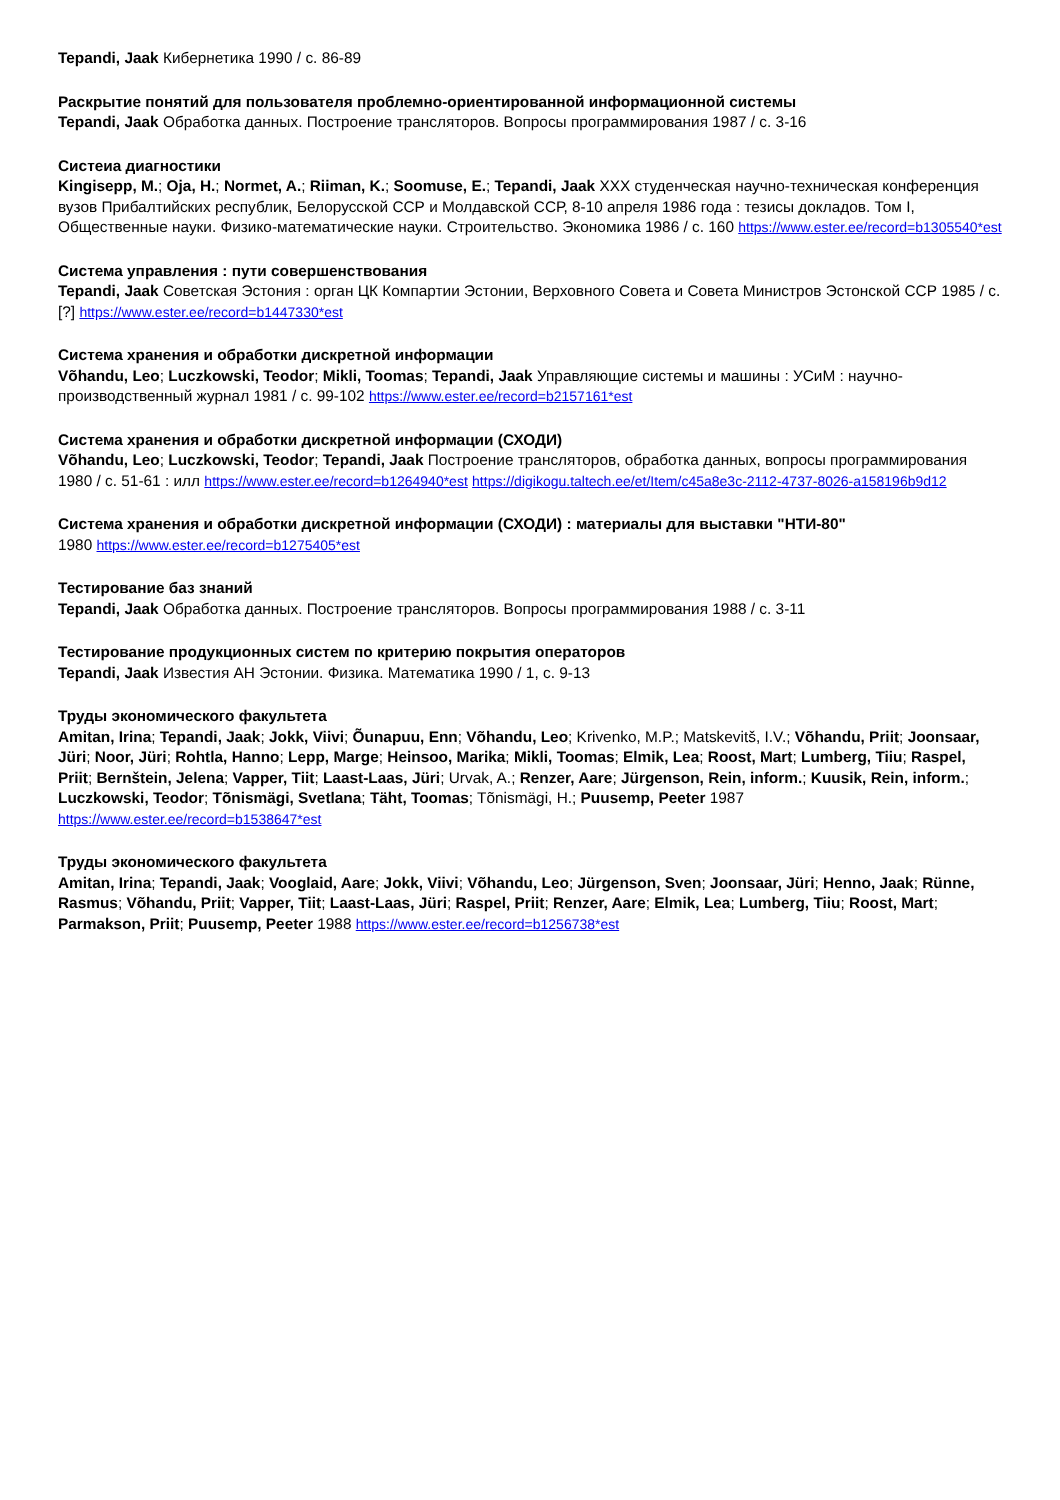Tepandi, Jaak Кибернетика 1990 / с. 86-89
Раскрытие понятий для пользователя проблемно-ориентированной информационной системы
Tepandi, Jaak Обработка данных. Построение трансляторов. Вопросы программирования 1987 / с. 3-16
Систеиа диагностики
Kingisepp, M.; Oja, H.; Normet, A.; Riiman, K.; Soomuse, E.; Tepandi, Jaak XXX студенческая научно-техническая конференция вузов Прибалтийских республик, Белорусской ССР и Молдавской ССР, 8-10 апреля 1986 года : тезисы докладов. Том I, Общественные науки. Физико-математические науки. Строительство. Экономика 1986 / с. 160 https://www.ester.ee/record=b1305540*est
Система управления : пути совершенствования
Tepandi, Jaak Советская Эстония : орган ЦК Компартии Эстонии, Верховного Совета и Совета Министров Эстонской ССР 1985 / с. [?] https://www.ester.ee/record=b1447330*est
Система хранения и обработки дискретной информации
Võhandu, Leo; Luczkowski, Teodor; Mikli, Toomas; Tepandi, Jaak Управляющие системы и машины : УСиМ : научно-производственный журнал 1981 / с. 99-102 https://www.ester.ee/record=b2157161*est
Система хранения и обработки дискретной информации (СХОДИ)
Võhandu, Leo; Luczkowski, Teodor; Tepandi, Jaak Построение трансляторов, обработка данных, вопросы программирования 1980 / с. 51-61 : илл https://www.ester.ee/record=b1264940*est https://digikogu.taltech.ee/et/Item/c45a8e3c-2112-4737-8026-a158196b9d12
Система хранения и обработки дискретной информации (СХОДИ) : материалы для выставки "НТИ-80"
1980 https://www.ester.ee/record=b1275405*est
Тестирование баз знаний
Tepandi, Jaak Обработка данных. Построение трансляторов. Вопросы программирования 1988 / с. 3-11
Тестирование продукционных систем по критерию покрытия операторов
Tepandi, Jaak Известия АН Эстонии. Физика. Математика 1990 / 1, с. 9-13
Труды экономического факультета
Amitan, Irina; Tepandi, Jaak; Jokk, Viivi; Õunapuu, Enn; Võhandu, Leo; Krivenko, M.P.; Matskevitš, I.V.; Võhandu, Priit; Joonsaar, Jüri; Noor, Jüri; Rohtla, Hanno; Lepp, Marge; Heinsoo, Marika; Mikli, Toomas; Elmik, Lea; Roost, Mart; Lumberg, Tiiu; Raspel, Priit; Bernštein, Jelena; Vapper, Tiit; Laast-Laas, Jüri; Urvak, A.; Renzer, Aare; Jürgenson, Rein, inform.; Kuusik, Rein, inform.; Luczkowski, Teodor; Tõnismägi, Svetlana; Täht, Toomas; Tõnismägi, H.; Puusemp, Peeter 1987 https://www.ester.ee/record=b1538647*est
Труды экономического факультета
Amitan, Irina; Tepandi, Jaak; Vooglaid, Aare; Jokk, Viivi; Võhandu, Leo; Jürgenson, Sven; Joonsaar, Jüri; Henno, Jaak; Rünne, Rasmus; Võhandu, Priit; Vapper, Tiit; Laast-Laas, Jüri; Raspel, Priit; Renzer, Aare; Elmik, Lea; Lumberg, Tiiu; Roost, Mart; Parmakson, Priit; Puusemp, Peeter 1988 https://www.ester.ee/record=b1256738*est